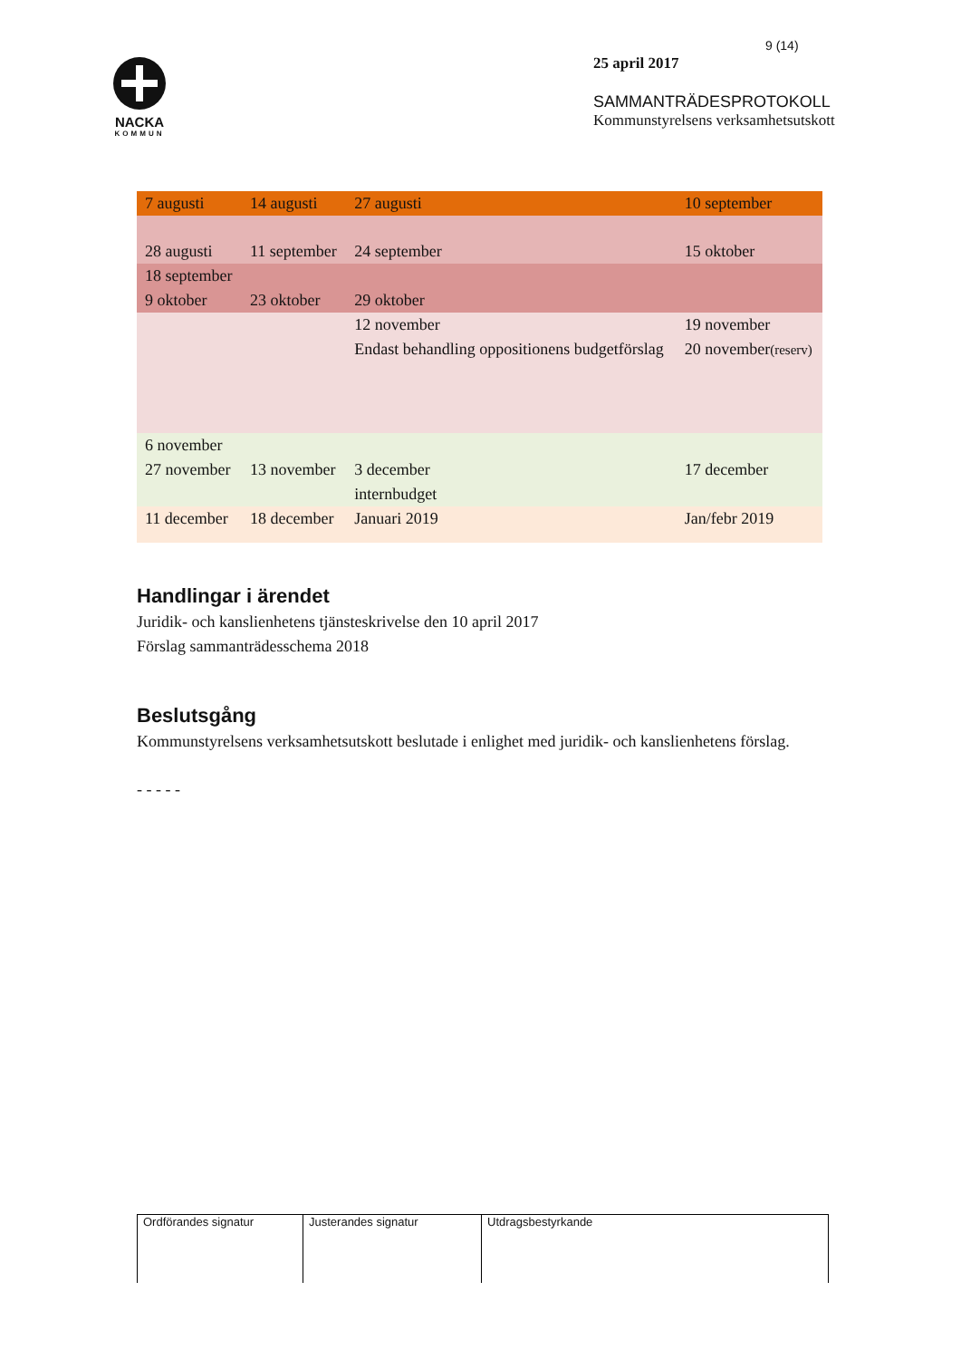NACKA
KOMMUN
9 (14)
25 april 2017
SAMMANTRÄDESPROTOKOLL
Kommunstyrelsens verksamhetsutskott
| 7 augusti | 14 augusti | 27 augusti | 10 september |
| 28 augusti | 11 september | 24 september | 15 oktober |
| 18 september 9 oktober | 23 oktober | 29 oktober | |
| | | 12 november Endast behandling oppositionens budgetförslag | 19 november 20 november (reserv) |
| 6 november 27 november | 13 november | 3 december internbudget | 17 december |
| 11 december | 18 december | Januari 2019 | Jan/febr 2019 |
Handlingar i ärendet
Juridik- och kanslienhetens tjänsteskrivelse den 10 april 2017
Förslag sammanträdesschema 2018
Beslutsgång
Kommunstyrelsens verksamhetsutskott beslutade i enlighet med juridik- och kanslienhetens förslag.
- - - - -
| Ordförandes signatur | Justerandes signatur | Utdragsbestyrkande |